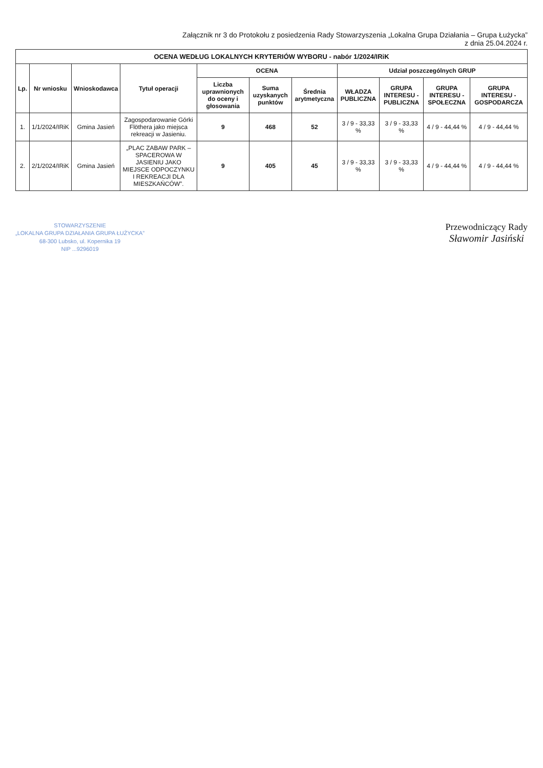Załącznik nr 3 do Protokołu z posiedzenia Rady Stowarzyszenia „Lokalna Grupa Działania – Grupa Łużycka”
z dnia 25.04.2024 r.
| OCENA WEDŁUG LOKALNYCH KRYTERIÓW WYBORU - nabór 1/2024/IRiK | | | | | | | | | | |
| Lp. | Nr wniosku | Wnioskodawca | Tytuł operacji | OCENA | | | Udział poszczególnych GRUP | | | |
| | | | | Liczba uprawnionych do oceny i głosowania | Suma uzyskanych punktów | Średnia arytmetyczna | WŁADZA PUBLICZNA | GRUPA INTERESU - PUBLICZNA | GRUPA INTERESU - SPOŁECZNA | GRUPA INTERESU - GOSPODARCZA |
| 1. | 1/1/2024/IRiK | Gmina Jasień | Zagospodarowanie Górki Flöthera jako miejsca rekreacji w Jasieniu. | 9 | 468 | 52 | 3 / 9 - 33,33 % | 3 / 9 - 33,33 % | 4 / 9 - 44,44 % | 4 / 9 - 44,44 % |
| 2. | 2/1/2024/IRiK | Gmina Jasień | „PLAC ZABAW PARK – SPACEROWA W JASIENIU JAKO MIEJSCE ODPOCZYNKU I REKREACJI DLA MIESZKAŃCÓW”. | 9 | 405 | 45 | 3 / 9 - 33,33 % | 3 / 9 - 33,33 % | 4 / 9 - 44,44 % | 4 / 9 - 44,44 % |
STOWARZYSZENIE
„LOKALNA GRUPA DZIAŁANIA GRUPA ŁUŻYCKA”
68-300 Lubsko, ul. Kopernika 19
NIP ...9296019
Przewodniczący Rady
Sławomir Jasiński